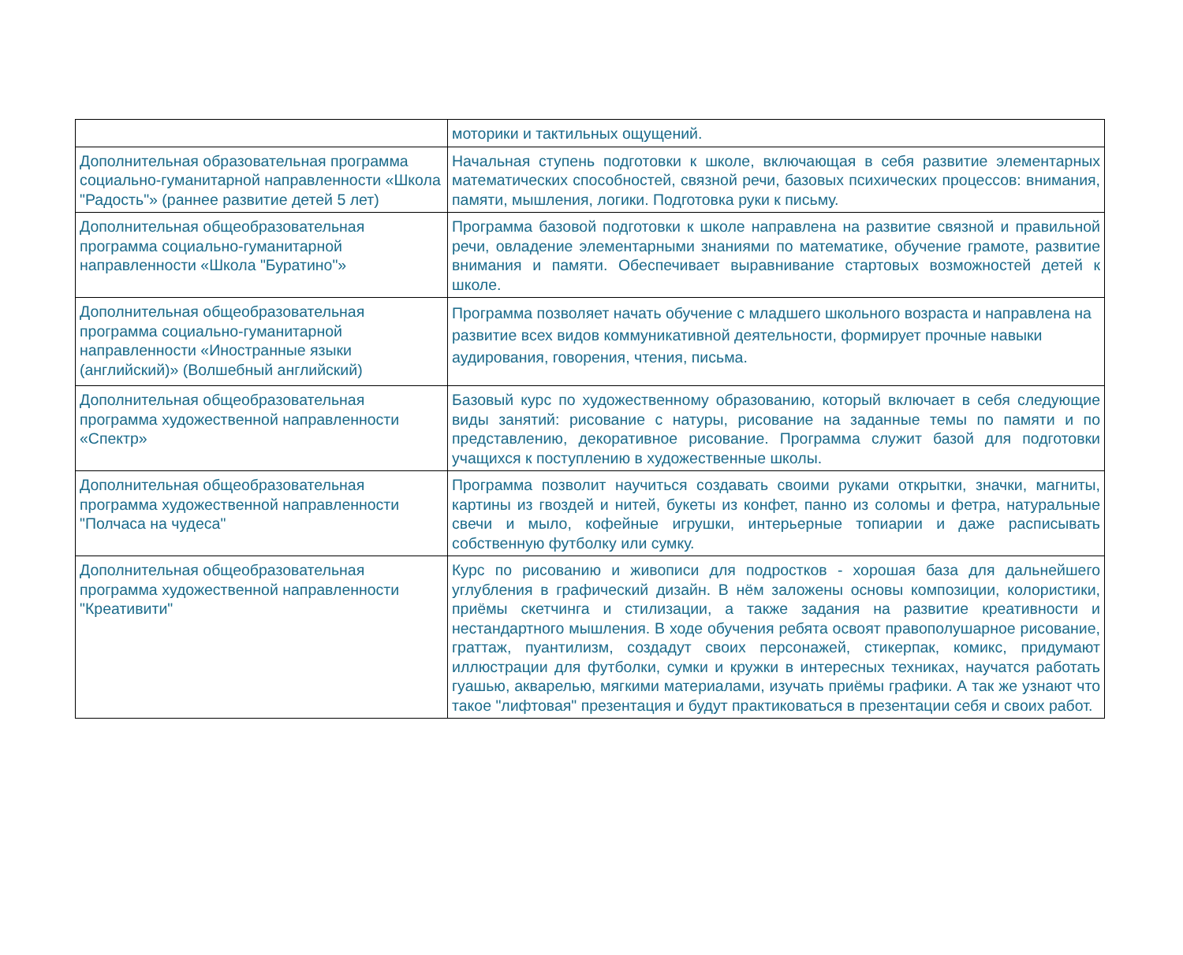| | моторики и тактильных ощущений. |
| Дополнительная образовательная программа социально-гуманитарной направленности «Школа "Радость"» (раннее развитие детей 5 лет) | Начальная ступень подготовки к школе, включающая в себя развитие элементарных математических способностей, связной речи, базовых психических процессов: внимания, памяти, мышления, логики. Подготовка руки к письму. |
| Дополнительная общеобразовательная программа социально-гуманитарной направленности «Школа "Буратино"» | Программа базовой подготовки к школе направлена на развитие связной и правильной речи, овладение элементарными знаниями по математике, обучение грамоте, развитие внимания и памяти. Обеспечивает выравнивание стартовых возможностей детей к школе. |
| Дополнительная общеобразовательная программа социально-гуманитарной направленности «Иностранные языки (английский)» (Волшебный английский) | Программа позволяет начать обучение с младшего школьного возраста и направлена на развитие всех видов коммуникативной деятельности, формирует прочные навыки аудирования, говорения, чтения, письма. |
| Дополнительная общеобразовательная программа художественной направленности «Спектр» | Базовый курс по художественному образованию, который включает в себя следующие виды занятий: рисование с натуры, рисование на заданные темы по памяти и по представлению, декоративное рисование. Программа служит базой для подготовки учащихся к поступлению в художественные школы. |
| Дополнительная общеобразовательная программа художественной направленности "Полчаса на чудеса" | Программа позволит научиться создавать своими руками открытки, значки, магниты, картины из гвоздей и нитей, букеты из конфет, панно из соломы и фетра, натуральные свечи и мыло, кофейные игрушки, интерьерные топиарии и даже расписывать собственную футболку или сумку. |
| Дополнительная общеобразовательная программа художественной направленности "Креативити" | Курс по рисованию и живописи для подростков - хорошая база для дальнейшего углубления в графический дизайн. В нём заложены основы композиции, колористики, приёмы скетчинга и стилизации, а также задания на развитие креативности и нестандартного мышления. В ходе обучения ребята освоят правополушарное рисование, граттаж, пуантилизм, создадут своих персонажей, стикерпак, комикс, придумают иллюстрации для футболки, сумки и кружки в интересных техниках, научатся работать гуашью, акварелью, мягкими материалами, изучать приёмы графики. А так же узнают что такое "лифтовая" презентация и будут практиковаться в презентации себя и своих работ. |